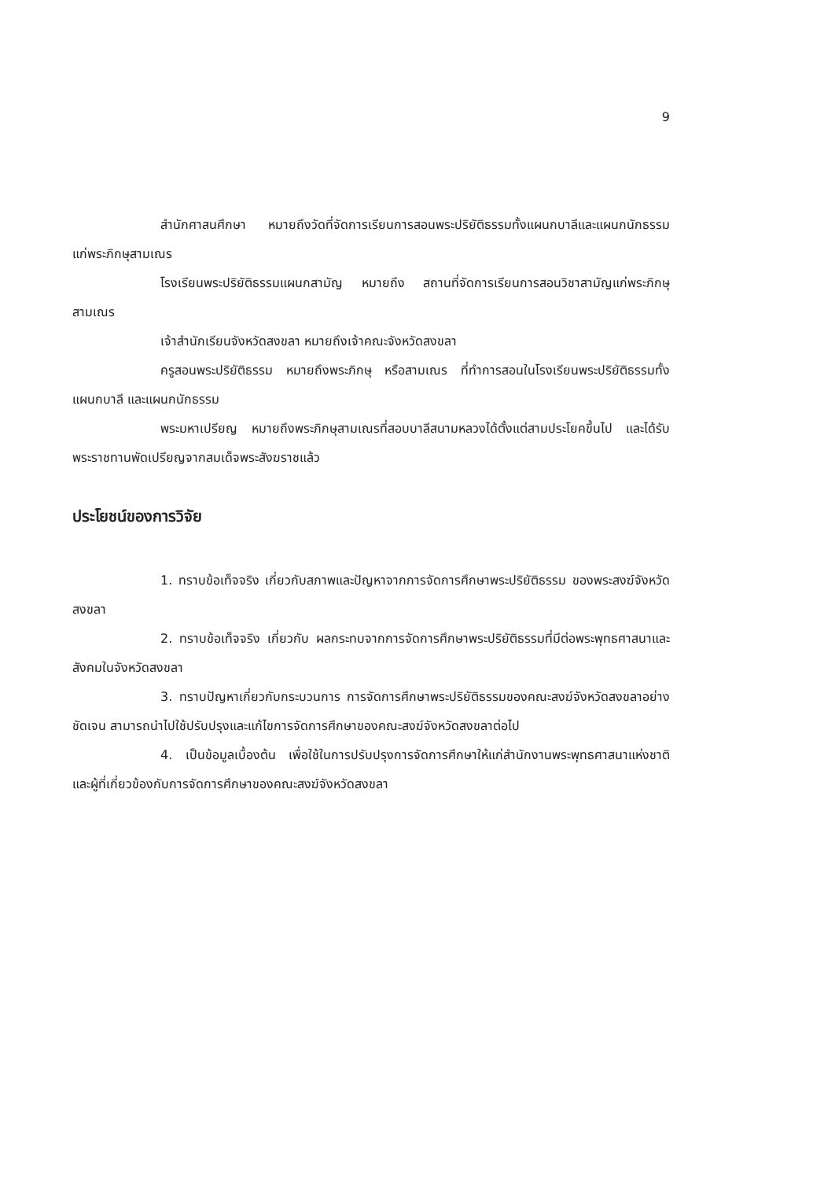9
สำนักศาสนศึกษา หมายถึงวัดที่จัดการเรียนการสอนพระปริยัติธรรมทั้งแผนกบาลีและแผนกนักธรรม แก่พระภิกษุสามเณร
โรงเรียนพระปริยัติธรรมแผนกสามัญ หมายถึง สถานที่จัดการเรียนการสอนวิชาสามัญแก่พระภิกษุสามเณร
เจ้าสำนักเรียนจังหวัดสงขลา หมายถึงเจ้าคณะจังหวัดสงขลา
ครูสอนพระปริยัติธรรม หมายถึงพระภิกษุ หรือสามเณร ที่ทำการสอนในโรงเรียนพระปริยัติธรรมทั้งแผนกบาลี และแผนกนักธรรม
พระมหาเปรียญ หมายถึงพระภิกษุสามเณรที่สอบบาลีสนามหลวงได้ตั้งแต่สามประโยคขึ้นไป และได้รับพระราชทานพัดเปรียญจากสมเด็จพระสังฆราชแล้ว
ประโยชน์ของการวิจัย
1. ทราบข้อเท็จจริง เกี่ยวกับสภาพและปัญหาจากการจัดการศึกษาพระปริยัติธรรม ของพระสงฆ์จังหวัดสงขลา
2. ทราบข้อเท็จจริง เกี่ยวกับ ผลกระทบจากการจัดการศึกษาพระปริยัติธรรมที่มีต่อพระพุทธศาสนาและสังคมในจังหวัดสงขลา
3. ทราบปัญหาเกี่ยวกับกระบวนการ การจัดการศึกษาพระปริยัติธรรมของคณะสงฆ์จังหวัดสงขลาอย่างชัดเจน สามารถนำไปใช้ปรับปรุงและแก้ไขการจัดการศึกษาของคณะสงฆ์จังหวัดสงขลาต่อไป
4. เป็นข้อมูลเบื้องต้น เพื่อใช้ในการปรับปรุงการจัดการศึกษาให้แก่สำนักงานพระพุทธศาสนาแห่งชาติ และผู้ที่เกี่ยวข้องกับการจัดการศึกษาของคณะสงฆ์จังหวัดสงขลา